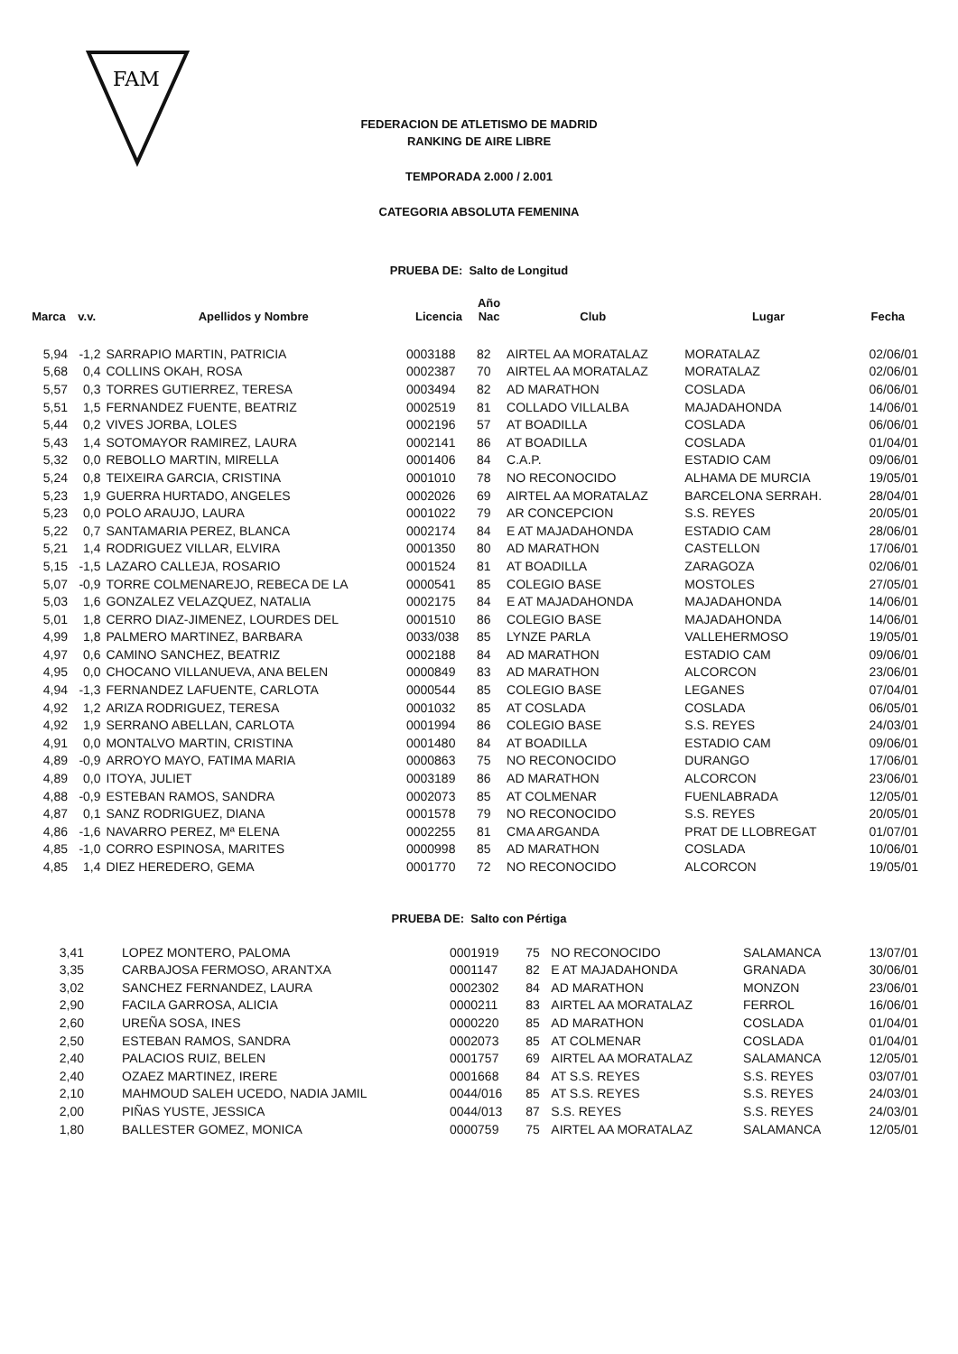FAM
FEDERACION DE ATLETISMO DE MADRID
RANKING DE AIRE LIBRE
TEMPORADA 2.000 / 2.001
CATEGORIA ABSOLUTA FEMENINA
PRUEBA DE: Salto de Longitud
| Marca | v.v. | Apellidos y Nombre | Licencia | Año Nac | Club | Lugar | Fecha |
| --- | --- | --- | --- | --- | --- | --- | --- |
| 5,94 | -1,2 | SARRAPIO MARTIN, PATRICIA | 0003188 | 82 | AIRTEL AA MORATALAZ | MORATALAZ | 02/06/01 |
| 5,68 | 0,4 | COLLINS OKAH, ROSA | 0002387 | 70 | AIRTEL AA MORATALAZ | MORATALAZ | 02/06/01 |
| 5,57 | 0,3 | TORRES GUTIERREZ, TERESA | 0003494 | 82 | AD MARATHON | COSLADA | 06/06/01 |
| 5,51 | 1,5 | FERNANDEZ FUENTE, BEATRIZ | 0002519 | 81 | COLLADO VILLALBA | MAJADAHONDA | 14/06/01 |
| 5,44 | 0,2 | VIVES JORBA, LOLES | 0002196 | 57 | AT BOADILLA | COSLADA | 06/06/01 |
| 5,43 | 1,4 | SOTOMAYOR RAMIREZ, LAURA | 0002141 | 86 | AT BOADILLA | COSLADA | 01/04/01 |
| 5,32 | 0,0 | REBOLLO MARTIN, MIRELLA | 0001406 | 84 | C.A.P. | ESTADIO CAM | 09/06/01 |
| 5,24 | 0,8 | TEIXEIRA GARCIA, CRISTINA | 0001010 | 78 | NO RECONOCIDO | ALHAMA DE MURCIA | 19/05/01 |
| 5,23 | 1,9 | GUERRA HURTADO, ANGELES | 0002026 | 69 | AIRTEL AA MORATALAZ | BARCELONA SERRAH. | 28/04/01 |
| 5,23 | 0,0 | POLO ARAUJO, LAURA | 0001022 | 79 | AR CONCEPCION | S.S. REYES | 20/05/01 |
| 5,22 | 0,7 | SANTAMARIA PEREZ, BLANCA | 0002174 | 84 | E AT MAJADAHONDA | ESTADIO CAM | 28/06/01 |
| 5,21 | 1,4 | RODRIGUEZ VILLAR, ELVIRA | 0001350 | 80 | AD MARATHON | CASTELLON | 17/06/01 |
| 5,15 | -1,5 | LAZARO CALLEJA, ROSARIO | 0001524 | 81 | AT BOADILLA | ZARAGOZA | 02/06/01 |
| 5,07 | -0,9 | TORRE COLMENAREJO, REBECA DE LA | 0000541 | 85 | COLEGIO BASE | MOSTOLES | 27/05/01 |
| 5,03 | 1,6 | GONZALEZ VELAZQUEZ, NATALIA | 0002175 | 84 | E AT MAJADAHONDA | MAJADAHONDA | 14/06/01 |
| 5,01 | 1,8 | CERRO DIAZ-JIMENEZ, LOURDES DEL | 0001510 | 86 | COLEGIO BASE | MAJADAHONDA | 14/06/01 |
| 4,99 | 1,8 | PALMERO MARTINEZ, BARBARA | 0033/038 | 85 | LYNZE PARLA | VALLEHERMOSO | 19/05/01 |
| 4,97 | 0,6 | CAMINO SANCHEZ, BEATRIZ | 0002188 | 84 | AD MARATHON | ESTADIO CAM | 09/06/01 |
| 4,95 | 0,0 | CHOCANO VILLANUEVA, ANA BELEN | 0000849 | 83 | AD MARATHON | ALCORCON | 23/06/01 |
| 4,94 | -1,3 | FERNANDEZ LAFUENTE, CARLOTA | 0000544 | 85 | COLEGIO BASE | LEGANES | 07/04/01 |
| 4,92 | 1,2 | ARIZA RODRIGUEZ, TERESA | 0001032 | 85 | AT COSLADA | COSLADA | 06/05/01 |
| 4,92 | 1,9 | SERRANO ABELLAN, CARLOTA | 0001994 | 86 | COLEGIO BASE | S.S. REYES | 24/03/01 |
| 4,91 | 0,0 | MONTALVO MARTIN, CRISTINA | 0001480 | 84 | AT BOADILLA | ESTADIO CAM | 09/06/01 |
| 4,89 | -0,9 | ARROYO MAYO, FATIMA MARIA | 0000863 | 75 | NO RECONOCIDO | DURANGO | 17/06/01 |
| 4,89 | 0,0 | ITOYA, JULIET | 0003189 | 86 | AD MARATHON | ALCORCON | 23/06/01 |
| 4,88 | -0,9 | ESTEBAN RAMOS, SANDRA | 0002073 | 85 | AT COLMENAR | FUENLABRADA | 12/05/01 |
| 4,87 | 0,1 | SANZ RODRIGUEZ, DIANA | 0001578 | 79 | NO RECONOCIDO | S.S. REYES | 20/05/01 |
| 4,86 | -1,6 | NAVARRO PEREZ, Mª ELENA | 0002255 | 81 | CMA ARGANDA | PRAT DE LLOBREGAT | 01/07/01 |
| 4,85 | -1,0 | CORRO ESPINOSA, MARITES | 0000998 | 85 | AD MARATHON | COSLADA | 10/06/01 |
| 4,85 | 1,4 | DIEZ HEREDERO, GEMA | 0001770 | 72 | NO RECONOCIDO | ALCORCON | 19/05/01 |
PRUEBA DE: Salto con Pértiga
| 3,41 | | LOPEZ MONTERO, PALOMA | 0001919 | 75 | NO RECONOCIDO | SALAMANCA | 13/07/01 |
| 3,35 | | CARBAJOSA FERMOSO, ARANTXA | 0001147 | 82 | E AT MAJADAHONDA | GRANADA | 30/06/01 |
| 3,02 | | SANCHEZ FERNANDEZ, LAURA | 0002302 | 84 | AD MARATHON | MONZON | 23/06/01 |
| 2,90 | | FACILA GARROSA, ALICIA | 0000211 | 83 | AIRTEL AA MORATALAZ | FERROL | 16/06/01 |
| 2,60 | | UREÑA SOSA, INES | 0000220 | 85 | AD MARATHON | COSLADA | 01/04/01 |
| 2,50 | | ESTEBAN RAMOS, SANDRA | 0002073 | 85 | AT COLMENAR | COSLADA | 01/04/01 |
| 2,40 | | PALACIOS RUIZ, BELEN | 0001757 | 69 | AIRTEL AA MORATALAZ | SALAMANCA | 12/05/01 |
| 2,40 | | OZAEZ MARTINEZ, IRERE | 0001668 | 84 | AT S.S. REYES | S.S. REYES | 03/07/01 |
| 2,10 | | MAHMOUD SALEH UCEDO, NADIA JAMIL | 0044/016 | 85 | AT S.S. REYES | S.S. REYES | 24/03/01 |
| 2,00 | | PIÑAS YUSTE, JESSICA | 0044/013 | 87 | S.S. REYES | S.S. REYES | 24/03/01 |
| 1,80 | | BALLESTER GOMEZ, MONICA | 0000759 | 75 | AIRTEL AA MORATALAZ | SALAMANCA | 12/05/01 |